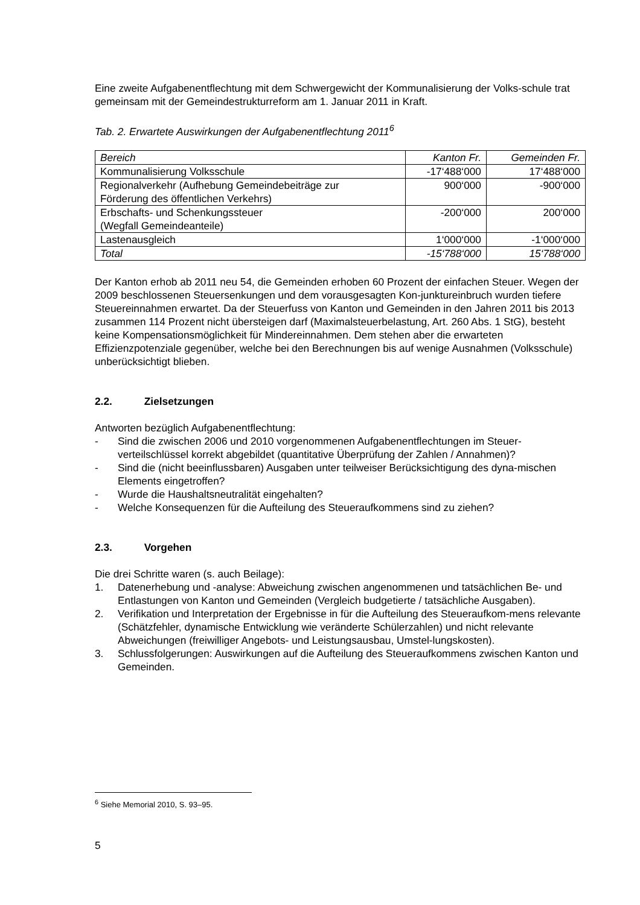Eine zweite Aufgabenentflechtung mit dem Schwergewicht der Kommunalisierung der Volks-schule trat gemeinsam mit der Gemeindestrukturreform am 1. Januar 2011 in Kraft.
Tab. 2. Erwartete Auswirkungen der Aufgabenentflechtung 2011<sup>6</sup>
| Bereich | Kanton Fr. | Gemeinden Fr. |
| Kommunalisierung Volksschule | -17‘488‘000 | 17‘488‘000 |
| Regionalverkehr (Aufhebung Gemeindebeiträge zur Förderung des öffentlichen Verkehrs) | 900‘000 | -900‘000 |
| Erbschafts- und Schenkungssteuer (Wegfall Gemeindeanteile) | -200‘000 | 200‘000 |
| Lastenausgleich | 1‘000‘000 | -1‘000‘000 |
| Total | -15‘788‘000 | 15‘788‘000 |
Der Kanton erhob ab 2011 neu 54, die Gemeinden erhoben 60 Prozent der einfachen Steuer. Wegen der 2009 beschlossenen Steuersenkungen und dem vorausgesagten Kon-junktureinbruch wurden tiefere Steuereinnahmen erwartet. Da der Steuerfuss von Kanton und Gemeinden in den Jahren 2011 bis 2013 zusammen 114 Prozent nicht übersteigen darf (Maximalsteuerbelastung, Art. 260 Abs. 1 StG), besteht keine Kompensationsmöglichkeit für Mindereinnahmen. Dem stehen aber die erwarteten Effizienzpotenziale gegenüber, welche bei den Berechnungen bis auf wenige Ausnahmen (Volksschule) unberücksichtigt blieben.
2.2. Zielsetzungen
Antworten bezüglich Aufgabenentflechtung:
- Sind die zwischen 2006 und 2010 vorgenommenen Aufgabenentflechtungen im Steuer-verteilschlüssel korrekt abgebildet (quantitative Überprüfung der Zahlen / Annahmen)?
- Sind die (nicht beeinflussbaren) Ausgaben unter teilweiser Berücksichtigung des dyna-mischen Elements eingetroffen?
- Wurde die Haushaltsneutralität eingehalten?
- Welche Konsequenzen für die Aufteilung des Steueraufkommens sind zu ziehen?
2.3. Vorgehen
Die drei Schritte waren (s. auch Beilage):
1. Datenerhebung und -analyse: Abweichung zwischen angenommenen und tatsächlichen Be- und Entlastungen von Kanton und Gemeinden (Vergleich budgetierte / tatsächliche Ausgaben).
2. Verifikation und Interpretation der Ergebnisse in für die Aufteilung des Steueraufkom-mens relevante (Schätzfehler, dynamische Entwicklung wie veränderte Schülerzahlen) und nicht relevante Abweichungen (freiwilliger Angebots- und Leistungsausbau, Umstel-lungskosten).
3. Schlussfolgerungen: Auswirkungen auf die Aufteilung des Steueraufkommens zwischen Kanton und Gemeinden.
<sup>6</sup> Siehe Memorial 2010, S. 93–95.
5